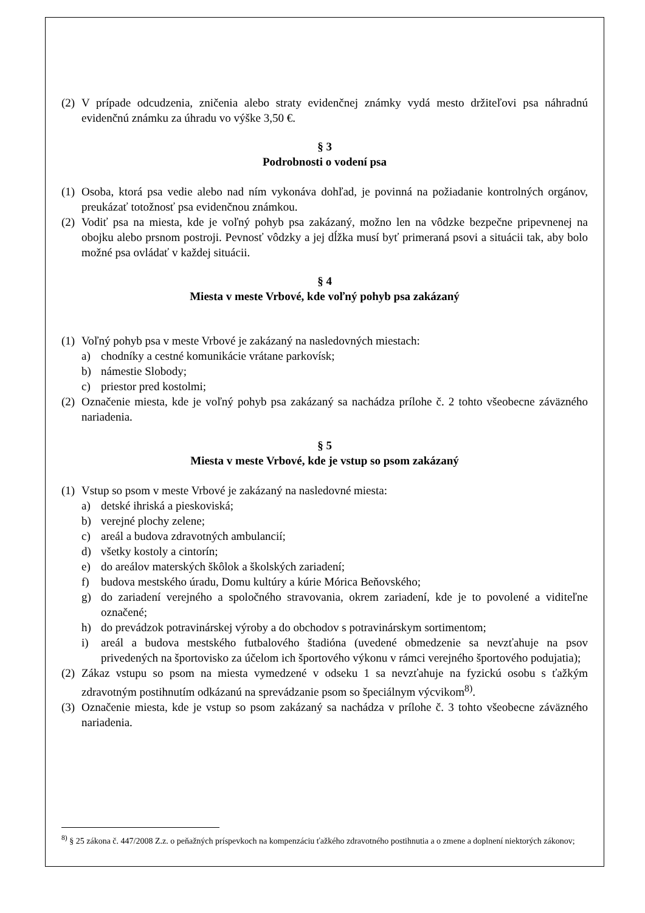(2)
V prípade odcudzenia, zničenia alebo straty evidenčnej známky vydá mesto držiteľovi psa náhradnú evidenčnú známku za úhradu vo výške 3,50 €.
§ 3
Podrobnosti o vodení psa
(1)
Osoba, ktorá psa vedie alebo nad ním vykonáva dohľad, je povinná na požiadanie kontrolných orgánov, preukázať totožnosť psa evidenčnou známkou.
(2)
Vodiť psa na miesta, kde je voľný pohyb psa zakázaný, možno len na vôdzke bezpečne pripevnenej na obojku alebo prsnom postroji. Pevnosť vôdzky a jej dĺžka musí byť primeraná psovi a situácii tak, aby bolo možné psa ovládať v každej situácii.
§ 4
Miesta v meste Vrbové, kde voľný pohyb psa zakázaný
(1)
Voľný pohyb psa v meste Vrbové je zakázaný na nasledovných miestach:
a) chodníky a cestné komunikácie vrátane parkovísk;
b) námestie Slobody;
c) priestor pred kostolmi;
(2)
Označenie miesta, kde je voľný pohyb psa zakázaný sa nachádza prílohe č. 2 tohto všeobecne záväzného nariadenia.
§ 5
Miesta v meste Vrbové, kde je vstup so psom zakázaný
(1)
Vstup so psom v meste Vrbové je zakázaný na nasledovné miesta:
a) detské ihriská a pieskoviská;
b) verejné plochy zelene;
c) areál a budova zdravotných ambulancií;
d) všetky kostoly a cintorín;
e) do areálov materských škôlok a školských zariadení;
f) budova mestského úradu, Domu kultúry a kúrie Mórica Beňovského;
g) do zariadení verejného a spoločného stravovania, okrem zariadení, kde je to povolené a viditeľne označené;
h) do prevádzok potravinárskej výroby a do obchodov s potravinárskym sortimentom;
i) areál a budova mestského futbalového štadióna (uvedené obmedzenie sa nevzťahuje na psov privedených na športovisko za účelom ich športového výkonu v rámci verejného športového podujatia);
(2)
Zákaz vstupu so psom na miesta vymedzené v odseku 1 sa nevzťahuje na fyzickú osobu s ťažkým zdravotným postihnutím odkázanú na sprevádzanie psom so špeciálnym výcvikom<sup>8)</sup>.
(3)
Označenie miesta, kde je vstup so psom zakázaný sa nachádza v prílohe č. 3 tohto všeobecne záväzného nariadenia.
<sup>8)</sup> § 25 zákona č. 447/2008 Z.z. o peňažných príspevkoch na kompenzáciu ťažkého zdravotného postihnutia a o zmene a doplnení niektorých zákonov;